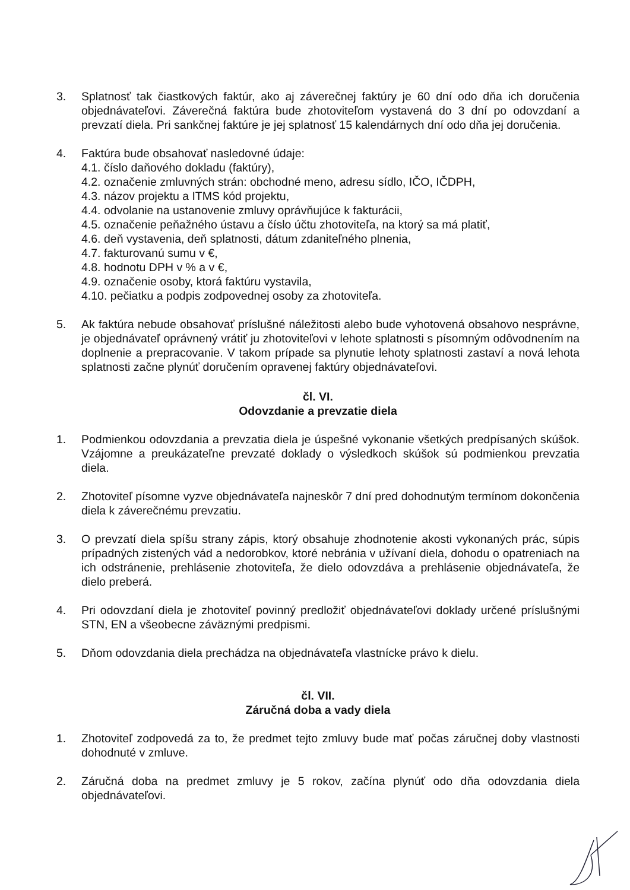3. Splatnosť tak čiastkových faktúr, ako aj záverečnej faktúry je 60 dní odo dňa ich doručenia objednávateľovi. Záverečná faktúra bude zhotoviteľom vystavená do 3 dní po odovzdaní a prevzatí diela. Pri sankčnej faktúre je jej splatnosť 15 kalendárnych dní odo dňa jej doručenia.
4. Faktúra bude obsahovať nasledovné údaje:
4.1. číslo daňového dokladu (faktúry),
4.2. označenie zmluvných strán: obchodné meno, adresu sídlo, IČO, IČDPH,
4.3. názov projektu a ITMS kód projektu,
4.4. odvolanie na ustanovenie zmluvy oprávňujúce k fakturácii,
4.5. označenie peňažného ústavu a číslo účtu zhotoviteľa, na ktorý sa má platiť,
4.6. deň vystavenia, deň splatnosti, dátum zdaniteľného plnenia,
4.7. fakturovanú sumu v €,
4.8. hodnotu DPH v % a v €,
4.9. označenie osoby, ktorá faktúru vystavila,
4.10. pečiatku a podpis zodpovednej osoby za zhotoviteľa.
5. Ak faktúra nebude obsahovať príslušné náležitosti alebo bude vyhotovená obsahovo nesprávne, je objednávateľ oprávnený vrátiť ju zhotoviteľovi v lehote splatnosti s písomným odôvodnením na doplnenie a prepracovanie. V takom prípade sa plynutie lehoty splatnosti zastaví a nová lehota splatnosti začne plynúť doručením opravenej faktúry objednávateľovi.
čl. VI.
Odovzdanie a prevzatie diela
1. Podmienkou odovzdania a prevzatia diela je úspešné vykonanie všetkých predpísaných skúšok. Vzájomne a preukázateľne prevzaté doklady o výsledkoch skúšok sú podmienkou prevzatia diela.
2. Zhotoviteľ písomne vyzve objednávateľa najneskôr 7 dní pred dohodnutým termínom dokončenia diela k záverečnému prevzatiu.
3. O prevzatí diela spíšu strany zápis, ktorý obsahuje zhodnotenie akosti vykonaných prác, súpis prípadných zistených vád a nedorobkov, ktoré nebránia v užívaní diela, dohodu o opatreniach na ich odstránenie, prehlásenie zhotoviteľa, že dielo odovzdáva a prehlásenie objednávateľa, že dielo preberá.
4. Pri odovzdaní diela je zhotoviteľ povinný predložiť objednávateľovi doklady určené príslušnými STN, EN a všeobecne záväznými predpismi.
5. Dňom odovzdania diela prechádza na objednávateľa vlastnícke právo k dielu.
čl. VII.
Záručná doba a vady diela
1. Zhotoviteľ zodpovedá za to, že predmet tejto zmluvy bude mať počas záručnej doby vlastnosti dohodnuté v zmluve.
2. Záručná doba na predmet zmluvy je 5 rokov, začína plynúť odo dňa odovzdania diela objednávateľovi.